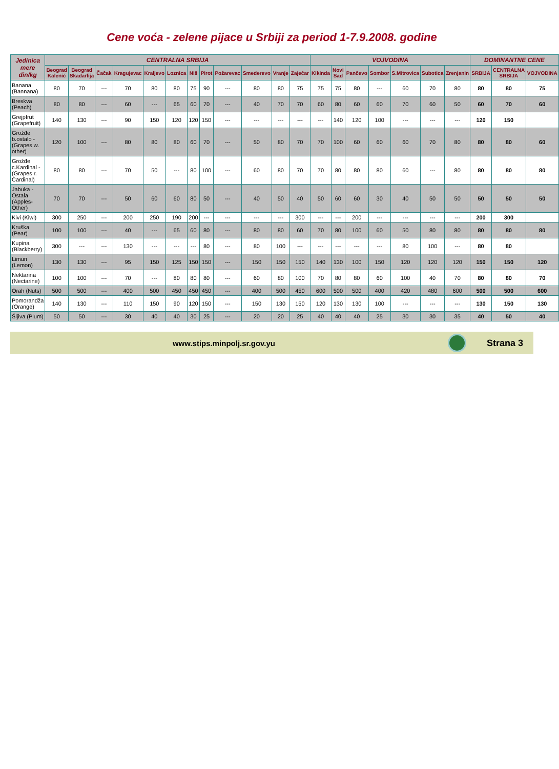Cene voća - zelene pijace u Srbiji za period 1-7.9.2008. godine
| Jedinica mere din/kg | CENTRALNA SRBIJA | | | | | | | | | | | | VOJVODINA | | | | | | | DOMINANTNE CENE | | |
| --- | --- | --- | --- | --- | --- | --- | --- | --- | --- | --- | --- | --- | --- | --- | --- | --- | --- | --- | --- | --- | --- | --- |
| | Beograd Kalenić | Beograd Skadarlija | Čačak | Kragujevac | Kraljevo | Loznica | Niš | Pirot | Požarevac | Smederevo | Vranje | Zaječar | Kikinda | Novi Sad | Pančevo | Sombor | S.Mitrovica | Subotica | Zrenjanin | SRBIJA | CENTRALNA SRBIJA | VOJVODINA |
| Banana (Bannana) | 80 | 70 | --- | 70 | 80 | 80 | 75 | 90 | --- | 80 | 80 | 75 | 75 | 75 | 80 | --- | 60 | 70 | 80 | 80 | 80 | 75 |
| Breskva (Peach) | 80 | 80 | --- | 60 | --- | 65 | 60 | 70 | --- | 40 | 70 | 70 | 60 | 80 | 60 | 60 | 70 | 60 | 50 | 60 | 70 | 60 |
| Grejpfrut (Grapefruit) | 140 | 130 | --- | 90 | 150 | 120 | 120 | 150 | --- | --- | --- | --- | --- | 140 | 120 | 100 | --- | --- | --- | 120 | 150 | |
| Grožđe b.ostalo - (Grapes w. other) | 120 | 100 | --- | 80 | 80 | 80 | 60 | 70 | --- | 50 | 80 | 70 | 70 | 100 | 60 | 60 | 60 | 70 | 80 | 80 | 80 | 60 |
| Grožđe c.Kardinal - (Grapes r. Cardinal) | 80 | 80 | --- | 70 | 50 | --- | 80 | 100 | --- | 60 | 80 | 70 | 70 | 80 | 80 | 80 | 60 | --- | 80 | 80 | 80 | 80 |
| Jabuka - Ostala (Apples-Other) | 70 | 70 | --- | 50 | 60 | 60 | 80 | 50 | --- | 40 | 50 | 40 | 50 | 60 | 60 | 30 | 40 | 50 | 50 | 50 | 50 | 50 |
| Kivi (Kiwi) | 300 | 250 | --- | 200 | 250 | 190 | 200 | --- | --- | --- | --- | 300 | --- | --- | 200 | --- | --- | --- | --- | 200 | 300 | |
| Kruška (Pear) | 100 | 100 | --- | 40 | --- | 65 | 60 | 80 | --- | 80 | 80 | 60 | 70 | 80 | 100 | 60 | 50 | 80 | 80 | 80 | 80 | 80 |
| Kupina (Blackberry) | 300 | --- | --- | 130 | --- | --- | --- | 80 | --- | 80 | 100 | --- | --- | --- | --- | --- | 80 | 100 | --- | 80 | 80 | |
| Limun (Lemon) | 130 | 130 | --- | 95 | 150 | 125 | 150 | 150 | --- | 150 | 150 | 150 | 140 | 130 | 100 | 150 | 120 | 120 | 120 | 150 | 150 | 120 |
| Nektarina (Nectarine) | 100 | 100 | --- | 70 | --- | 80 | 80 | 80 | --- | 60 | 80 | 100 | 70 | 80 | 80 | 60 | 100 | 40 | 70 | 80 | 80 | 70 |
| Orah (Nuts) | 500 | 500 | --- | 400 | 500 | 450 | 450 | 450 | --- | 400 | 500 | 450 | 600 | 500 | 500 | 400 | 420 | 480 | 600 | 500 | 500 | 600 |
| Pomorandža (Orange) | 140 | 130 | --- | 110 | 150 | 90 | 120 | 150 | --- | 150 | 130 | 150 | 120 | 130 | 130 | 100 | --- | --- | --- | 130 | 150 | 130 |
| Šljiva (Plum) | 50 | 50 | --- | 30 | 40 | 40 | 30 | 25 | --- | 20 | 20 | 25 | 40 | 40 | 40 | 25 | 30 | 30 | 35 | 40 | 50 | 40 |
www.stips.minpolj.sr.gov.yu
Strana 3